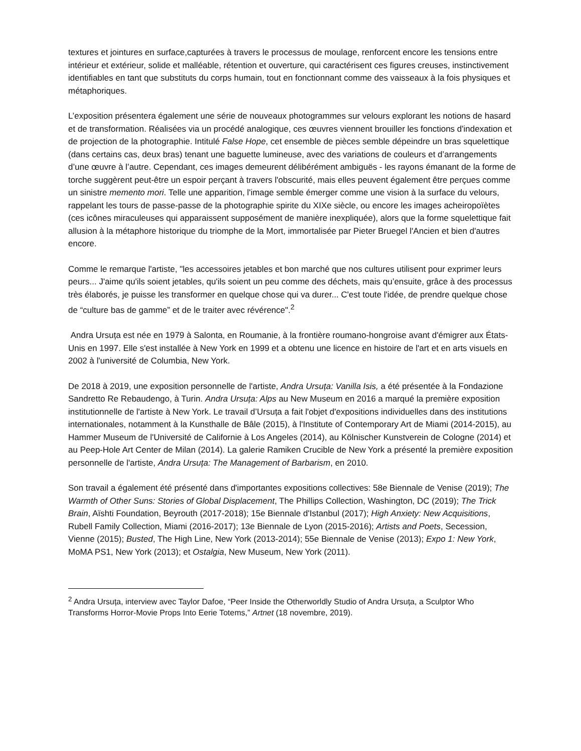textures et jointures en surface,capturées à travers le processus de moulage, renforcent encore les tensions entre intérieur et extérieur, solide et malléable, rétention et ouverture, qui caractérisent ces figures creuses, instinctivement identifiables en tant que substituts du corps humain, tout en fonctionnant comme des vaisseaux à la fois physiques et métaphoriques.
L’exposition présentera également une série de nouveaux photogrammes sur velours explorant les notions de hasard et de transformation. Réalisées via un procédé analogique, ces œuvres viennent brouiller les fonctions d'indexation et de projection de la photographie. Intitulé False Hope, cet ensemble de pièces semble dépeindre un bras squelettique (dans certains cas, deux bras) tenant une baguette lumineuse, avec des variations de couleurs et d’arrangements d’une œuvre à l’autre. Cependant, ces images demeurent délibérément ambiguës - les rayons émanant de la forme de torche suggèrent peut-être un espoir perçant à travers l'obscurité, mais elles peuvent également être perçues comme un sinistre memento mori. Telle une apparition, l'image semble émerger comme une vision à la surface du velours, rappelant les tours de passe-passe de la photographie spirite du XIXe siècle, ou encore les images acheiropoïètes (ces icônes miraculeuses qui apparaissent supposément de manière inexpliquée), alors que la forme squelettique fait allusion à la métaphore historique du triomphe de la Mort, immortalisée par Pieter Bruegel l'Ancien et bien d'autres encore.
Comme le remarque l'artiste, "les accessoires jetables et bon marché que nos cultures utilisent pour exprimer leurs peurs... J'aime qu'ils soient jetables, qu'ils soient un peu comme des déchets, mais qu’ensuite, grâce à des processus très élaborés, je puisse les transformer en quelque chose qui va durer... C'est toute l'idée, de prendre quelque chose de “culture bas de gamme” et de le traiter avec révérence".<sup>2</sup>
Andra Ursuța est née en 1979 à Salonta, en Roumanie, à la frontière roumano-hongroise avant d'émigrer aux États-Unis en 1997. Elle s'est installée à New York en 1999 et a obtenu une licence en histoire de l'art et en arts visuels en 2002 à l'université de Columbia, New York.
De 2018 à 2019, une exposition personnelle de l'artiste, Andra Ursuța: Vanilla Isis, a été présentée à la Fondazione Sandretto Re Rebaudengo, à Turin. Andra Ursuța: Alps au New Museum en 2016 a marqué la première exposition institutionnelle de l'artiste à New York. Le travail d’Ursuța a fait l'objet d'expositions individuelles dans des institutions internationales, notamment à la Kunsthalle de Bâle (2015), à l'Institute of Contemporary Art de Miami (2014-2015), au Hammer Museum de l'Université de Californie à Los Angeles (2014), au Kölnischer Kunstverein de Cologne (2014) et au Peep-Hole Art Center de Milan (2014). La galerie Ramiken Crucible de New York a présenté la première exposition personnelle de l'artiste, Andra Ursuța: The Management of Barbarism, en 2010.
Son travail a également été présenté dans d'importantes expositions collectives: 58e Biennale de Venise (2019); The Warmth of Other Suns: Stories of Global Displacement, The Phillips Collection, Washington, DC (2019); The Trick Brain, Aïshti Foundation, Beyrouth (2017-2018); 15e Biennale d'Istanbul (2017); High Anxiety: New Acquisitions, Rubell Family Collection, Miami (2016-2017); 13e Biennale de Lyon (2015-2016); Artists and Poets, Secession, Vienne (2015); Busted, The High Line, New York (2013-2014); 55e Biennale de Venise (2013); Expo 1: New York, MoMA PS1, New York (2013); et Ostalgia, New Museum, New York (2011).
<sup>2</sup> Andra Ursuța, interview avec Taylor Dafoe, “Peer Inside the Otherworldly Studio of Andra Ursuța, a Sculptor Who Transforms Horror-Movie Props Into Eerie Totems,” Artnet (18 novembre, 2019).